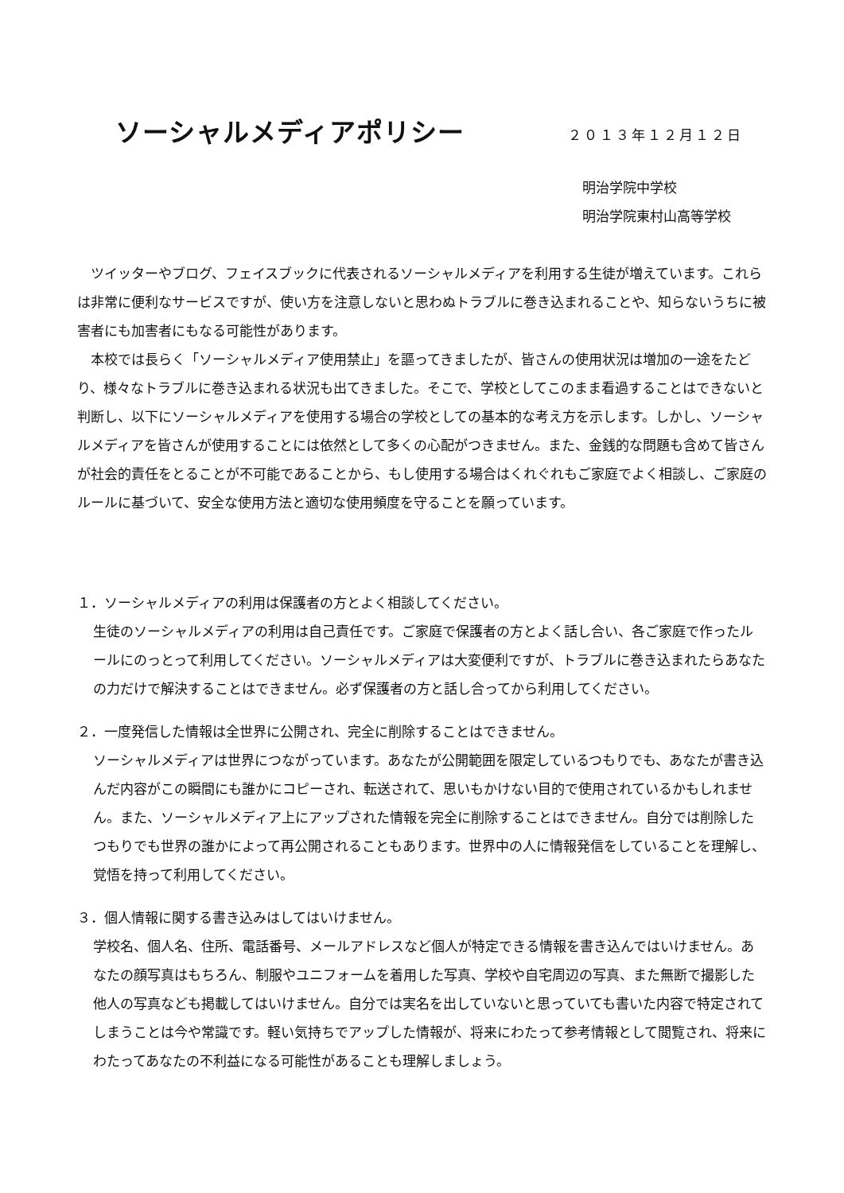ソーシャルメディアポリシー
２０１３年１２月１２日
明治学院中学校
明治学院東村山高等学校
ツイッターやブログ、フェイスブックに代表されるソーシャルメディアを利用する生徒が増えています。これらは非常に便利なサービスですが、使い方を注意しないと思わぬトラブルに巻き込まれることや、知らないうちに被害者にも加害者にもなる可能性があります。
本校では長らく「ソーシャルメディア使用禁止」を謳ってきましたが、皆さんの使用状況は増加の一途をたどり、様々なトラブルに巻き込まれる状況も出てきました。そこで、学校としてこのまま看過することはできないと判断し、以下にソーシャルメディアを使用する場合の学校としての基本的な考え方を示します。しかし、ソーシャルメディアを皆さんが使用することには依然として多くの心配がつきません。また、金銭的な問題も含めて皆さんが社会的責任をとることが不可能であることから、もし使用する場合はくれぐれもご家庭でよく相談し、ご家庭のルールに基づいて、安全な使用方法と適切な使用頻度を守ることを願っています。
１．ソーシャルメディアの利用は保護者の方とよく相談してください。
生徒のソーシャルメディアの利用は自己責任です。ご家庭で保護者の方とよく話し合い、各ご家庭で作ったルールにのっとって利用してください。ソーシャルメディアは大変便利ですが、トラブルに巻き込まれたらあなたの力だけで解決することはできません。必ず保護者の方と話し合ってから利用してください。
２．一度発信した情報は全世界に公開され、完全に削除することはできません。
ソーシャルメディアは世界につながっています。あなたが公開範囲を限定しているつもりでも、あなたが書き込んだ内容がこの瞬間にも誰かにコピーされ、転送されて、思いもかけない目的で使用されているかもしれません。また、ソーシャルメディア上にアップされた情報を完全に削除することはできません。自分では削除したつもりでも世界の誰かによって再公開されることもあります。世界中の人に情報発信をしていることを理解し、覚悟を持って利用してください。
３．個人情報に関する書き込みはしてはいけません。
学校名、個人名、住所、電話番号、メールアドレスなど個人が特定できる情報を書き込んではいけません。あなたの顔写真はもちろん、制服やユニフォームを着用した写真、学校や自宅周辺の写真、また無断で撮影した他人の写真なども掲載してはいけません。自分では実名を出していないと思っていても書いた内容で特定されてしまうことは今や常識です。軽い気持ちでアップした情報が、将来にわたって参考情報として閲覧され、将来にわたってあなたの不利益になる可能性があることも理解しましょう。